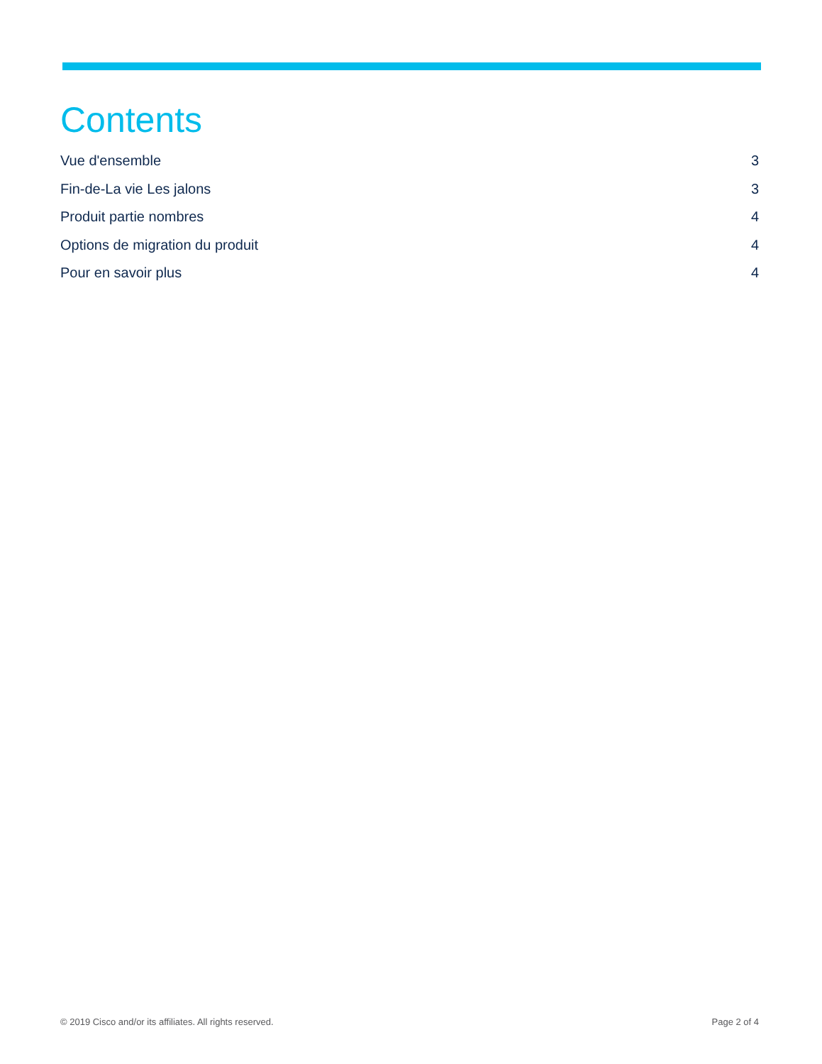Contents
Vue d'ensemble 3
Fin-de-La vie Les jalons 3
Produit partie nombres 4
Options de migration du produit 4
Pour en savoir plus 4
© 2019 Cisco and/or its affiliates. All rights reserved. Page 2 of 4